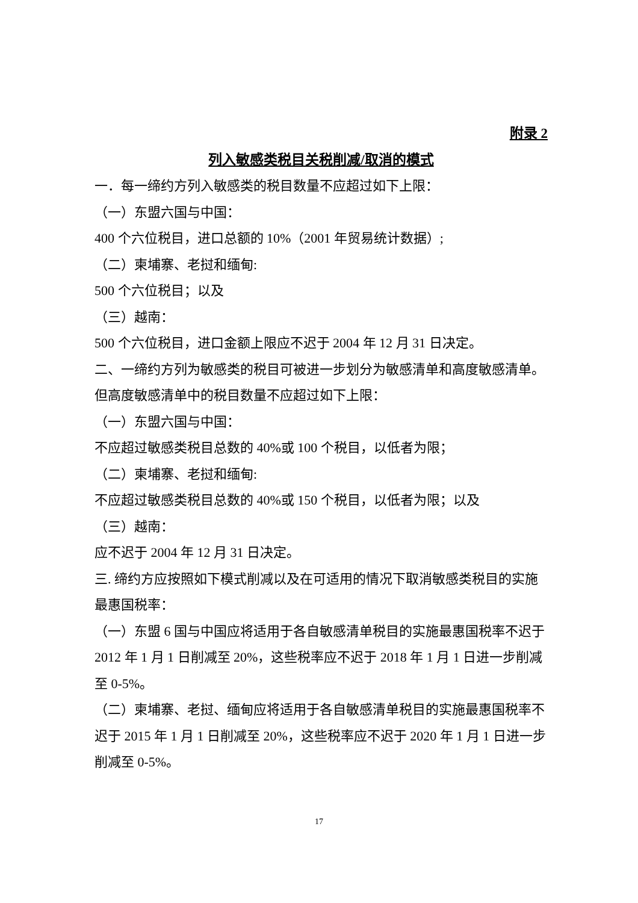附录 2
列入敏感类税目关税削减/取消的模式
一．每一缔约方列入敏感类的税目数量不应超过如下上限：
（一）东盟六国与中国：
400 个六位税目，进口总额的 10%（2001 年贸易统计数据）;
（二）柬埔寨、老挝和缅甸:
500 个六位税目；以及
（三）越南：
500 个六位税目，进口金额上限应不迟于 2004 年 12 月 31 日决定。
二、一缔约方列为敏感类的税目可被进一步划分为敏感清单和高度敏感清单。但高度敏感清单中的税目数量不应超过如下上限：
（一）东盟六国与中国：
不应超过敏感类税目总数的 40%或 100 个税目，以低者为限；
（二）柬埔寨、老挝和缅甸:
不应超过敏感类税目总数的 40%或 150 个税目，以低者为限；以及
（三）越南：
应不迟于 2004 年 12 月 31 日决定。
三. 缔约方应按照如下模式削减以及在可适用的情况下取消敏感类税目的实施最惠国税率：
（一）东盟 6 国与中国应将适用于各自敏感清单税目的实施最惠国税率不迟于 2012 年 1 月 1 日削减至 20%，这些税率应不迟于 2018 年 1 月 1 日进一步削减至 0-5%。
（二）柬埔寨、老挝、缅甸应将适用于各自敏感清单税目的实施最惠国税率不迟于 2015 年 1 月 1 日削减至 20%，这些税率应不迟于 2020 年 1 月 1 日进一步削减至 0-5%。
17